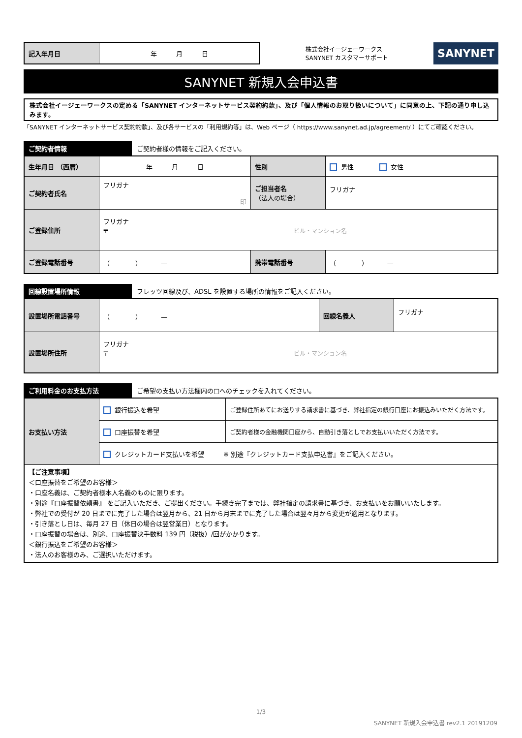| 記入年月日 | 年 月 日 |
株式会社イージェーワークス
SANYNET カスタマーサポート
SANYNET
SANYNET 新規入会申込書
株式会社イージェーワークスの定める「SANYNET インターネットサービス契約約款」、及び「個人情報のお取り扱いについて」に同意の上、下記の通り申し込みます。
「SANYNET インターネットサービス契約約款」、及び各サービスの「利用規約等」は、Web ページ（ https://www.sanynet.ad.jp/agreement/ ）にてご確認ください。
ご契約者情報 ご契約者様の情報をご記入ください。
| 生年月日 （西暦） | 年 月 日 | 性別 | 男性 女性 |
| ご契約者氏名 | フリガナ 印 | ご担当者名 （法人の場合） | フリガナ |
| ご登録住所 | フリガナ 〒 ビル・マンション名 | | |
| ご登録電話番号 | （ ） — | 携帯電話番号 | （ ） — |
回線設置場所情報 フレッツ回線及び、ADSL を設置する場所の情報をご記入ください。
| 設置場所電話番号 | （ ） — | 回線名義人 | フリガナ |
| 設置場所住所 | フリガナ 〒 ビル・マンション名 | | |
ご利用料金のお支払方法 ご希望の支払い方法欄内の□へのチェックを入れてください。
| お支払い方法 | 銀行振込を希望 | ご登録住所あてにお送りする請求書に基づき、弊社指定の銀行口座にお振込みいただく方法です。 |
| | 口座振替を希望 | ご契約者様の金融機関口座から、自動引き落としでお支払いいただく方法です。 |
| | クレジットカード支払いを希望 ※ 別途『クレジットカード支払申込書』をご記入ください。 | |
| 【ご注意事項】 ＜口座振替をご希望のお客様＞ ・口座名義は、ご契約者様本人名義のものに限ります。 ・別途『口座振替依頼書』 をご記入いただき、ご提出ください。手続き完了までは、弊社指定の請求書に基づき、お支払いをお願いいたします。 ・弊社での受付が 20 日までに完了した場合は翌月から、21 日から月末までに完了した場合は翌々月から変更が適用となります。 ・引き落とし日は、毎月 27 日（休日の場合は翌営業日）となります。 ・口座振替の場合は、別途、口座振替決手数料 139 円（税抜）/回がかかります。 ＜銀行振込をご希望のお客様＞ ・法人のお客様のみ、ご選択いただけます。 | | |
1/3
SANYNET 新規入会申込書 rev2.1 20191209